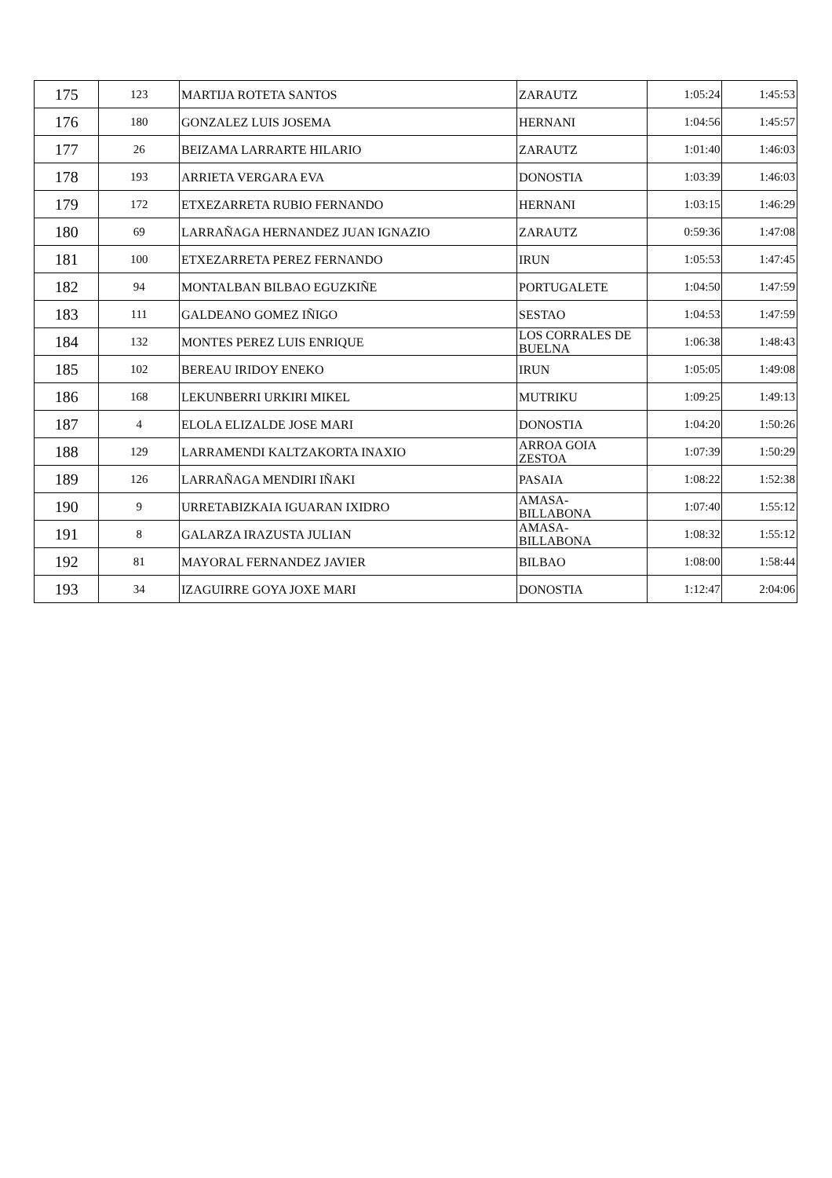| 175 | 123 | MARTIJA ROTETA SANTOS | ZARAUTZ | 1:05:24 | 1:45:53 |
| 176 | 180 | GONZALEZ LUIS JOSEMA | HERNANI | 1:04:56 | 1:45:57 |
| 177 | 26 | BEIZAMA LARRARTE HILARIO | ZARAUTZ | 1:01:40 | 1:46:03 |
| 178 | 193 | ARRIETA VERGARA EVA | DONOSTIA | 1:03:39 | 1:46:03 |
| 179 | 172 | ETXEZARRETA RUBIO FERNANDO | HERNANI | 1:03:15 | 1:46:29 |
| 180 | 69 | LARRAÑAGA HERNANDEZ JUAN IGNAZIO | ZARAUTZ | 0:59:36 | 1:47:08 |
| 181 | 100 | ETXEZARRETA PEREZ FERNANDO | IRUN | 1:05:53 | 1:47:45 |
| 182 | 94 | MONTALBAN BILBAO EGUZKIÑE | PORTUGALETE | 1:04:50 | 1:47:59 |
| 183 | 111 | GALDEANO GOMEZ IÑIGO | SESTAO | 1:04:53 | 1:47:59 |
| 184 | 132 | MONTES PEREZ LUIS ENRIQUE | LOS CORRALES DE BUELNA | 1:06:38 | 1:48:43 |
| 185 | 102 | BEREAU IRIDOY ENEKO | IRUN | 1:05:05 | 1:49:08 |
| 186 | 168 | LEKUNBERRI URKIRI MIKEL | MUTRIKU | 1:09:25 | 1:49:13 |
| 187 | 4 | ELOLA ELIZALDE JOSE MARI | DONOSTIA | 1:04:20 | 1:50:26 |
| 188 | 129 | LARRAMENDI KALTZAKORTA INAXIO | ARROA GOIA ZESTOA | 1:07:39 | 1:50:29 |
| 189 | 126 | LARRAÑAGA MENDIRI IÑAKI | PASAIA | 1:08:22 | 1:52:38 |
| 190 | 9 | URRETABIZKAIA IGUARAN IXIDRO | AMASA- BILLABONA | 1:07:40 | 1:55:12 |
| 191 | 8 | GALARZA IRAZUSTA JULIAN | AMASA- BILLABONA | 1:08:32 | 1:55:12 |
| 192 | 81 | MAYORAL FERNANDEZ JAVIER | BILBAO | 1:08:00 | 1:58:44 |
| 193 | 34 | IZAGUIRRE GOYA JOXE MARI | DONOSTIA | 1:12:47 | 2:04:06 |